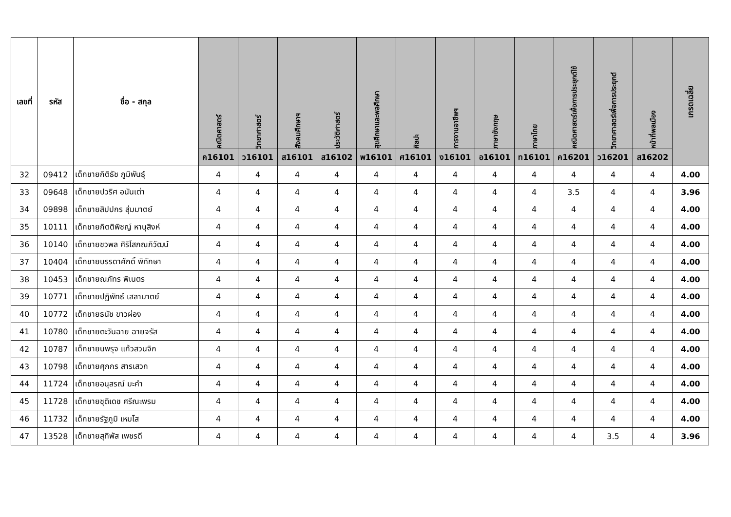| เลขที่ | รหัส | ชื่อ - สกุล | คณิตศาสตร์ | วิทยาศาสตร์ | สังคมศึกษาฯ | ประวัติศาสตร์ | สุขศึกษาและพลศึกษา | ศิลปะ | การงานอาชีพฯ | ภาษาอังกฤษ | ภาษาไทย | คณิตศาสตร์เพื่อการประยุกต์ใช้ | วิทยาศาสตร์เพื่อการประยุกต์ | หน้าที่พลเมือง | เกรดเฉลี่ย |
| --- | --- | --- | --- | --- | --- | --- | --- | --- | --- | --- | --- | --- | --- | --- | --- |
| | | | ค16101 | ว16101 | ส16101 | ส16102 | พ16101 | ศ16101 | ง16101 | อ16101 | ท16101 | ค16201 | ว16201 | ส16202 | |
| 32 | 09412 | เด็กชายกิติธัช ภูมิพันธุ์ | 4 | 4 | 4 | 4 | 4 | 4 | 4 | 4 | 4 | 4 | 4 | 4 | 4.00 |
| 33 | 09648 | เด็กชายปวริศ อนันเต่า | 4 | 4 | 4 | 4 | 4 | 4 | 4 | 4 | 4 | 3.5 | 4 | 4 | 3.96 |
| 34 | 09898 | เด็กชายสิปปกร สุ่มมาตย์ | 4 | 4 | 4 | 4 | 4 | 4 | 4 | 4 | 4 | 4 | 4 | 4 | 4.00 |
| 35 | 10111 | เด็กชายกิตติพิชญ์ หานุสิงห์ | 4 | 4 | 4 | 4 | 4 | 4 | 4 | 4 | 4 | 4 | 4 | 4 | 4.00 |
| 36 | 10140 | เด็กชายชวพล ศิริโสภณภิวัฒน์ | 4 | 4 | 4 | 4 | 4 | 4 | 4 | 4 | 4 | 4 | 4 | 4 | 4.00 |
| 37 | 10404 | เด็กชายบรรดาศักดิ์ พิทักษา | 4 | 4 | 4 | 4 | 4 | 4 | 4 | 4 | 4 | 4 | 4 | 4 | 4.00 |
| 38 | 10453 | เด็กชายณภัทร พิเนตร | 4 | 4 | 4 | 4 | 4 | 4 | 4 | 4 | 4 | 4 | 4 | 4 | 4.00 |
| 39 | 10771 | เด็กชายปฏิพัทธ์ เสลามาตย์ | 4 | 4 | 4 | 4 | 4 | 4 | 4 | 4 | 4 | 4 | 4 | 4 | 4.00 |
| 40 | 10772 | เด็กชายธนัช ขาวผ่อง | 4 | 4 | 4 | 4 | 4 | 4 | 4 | 4 | 4 | 4 | 4 | 4 | 4.00 |
| 41 | 10780 | เด็กชายตะวันฉาย ฉายจรัส | 4 | 4 | 4 | 4 | 4 | 4 | 4 | 4 | 4 | 4 | 4 | 4 | 4.00 |
| 42 | 10787 | เด็กชายนพรุจ แก้วสวนจิก | 4 | 4 | 4 | 4 | 4 | 4 | 4 | 4 | 4 | 4 | 4 | 4 | 4.00 |
| 43 | 10798 | เด็กชายศุภกร สารเสวก | 4 | 4 | 4 | 4 | 4 | 4 | 4 | 4 | 4 | 4 | 4 | 4 | 4.00 |
| 44 | 11724 | เด็กชายอนุสรณ์ มะคำ | 4 | 4 | 4 | 4 | 4 | 4 | 4 | 4 | 4 | 4 | 4 | 4 | 4.00 |
| 45 | 11728 | เด็กชายชุติเดช ศรีณะพรม | 4 | 4 | 4 | 4 | 4 | 4 | 4 | 4 | 4 | 4 | 4 | 4 | 4.00 |
| 46 | 11732 | เด็กชายรัฐภูมิ เหมโส | 4 | 4 | 4 | 4 | 4 | 4 | 4 | 4 | 4 | 4 | 4 | 4 | 4.00 |
| 47 | 13528 | เด็กชายสุทิพัส เพชรดี | 4 | 4 | 4 | 4 | 4 | 4 | 4 | 4 | 4 | 4 | 3.5 | 4 | 3.96 |